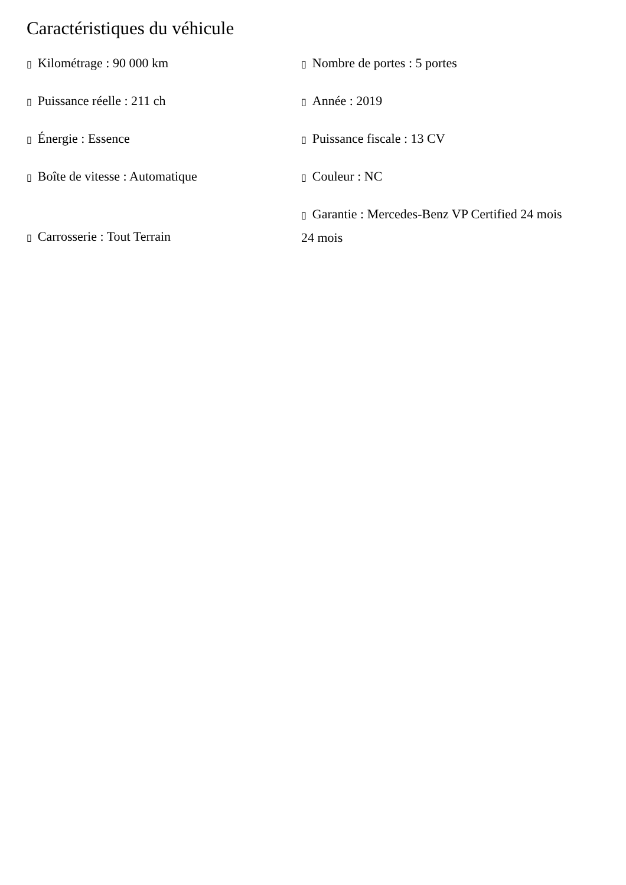Caractéristiques du véhicule
| ▯ Kilométrage : 90 000 km | ▯ Nombre de portes : 5 portes |
| ▯ Puissance réelle : 211 ch | ▯ Année : 2019 |
| ▯ Énergie : Essence | ▯ Puissance fiscale : 13 CV |
| ▯ Boîte de vitesse : Automatique | ▯ Couleur : NC |
| ▯ Carrosserie : Tout Terrain | ▯ Garantie : Mercedes-Benz VP Certified 24 mois 24 mois |